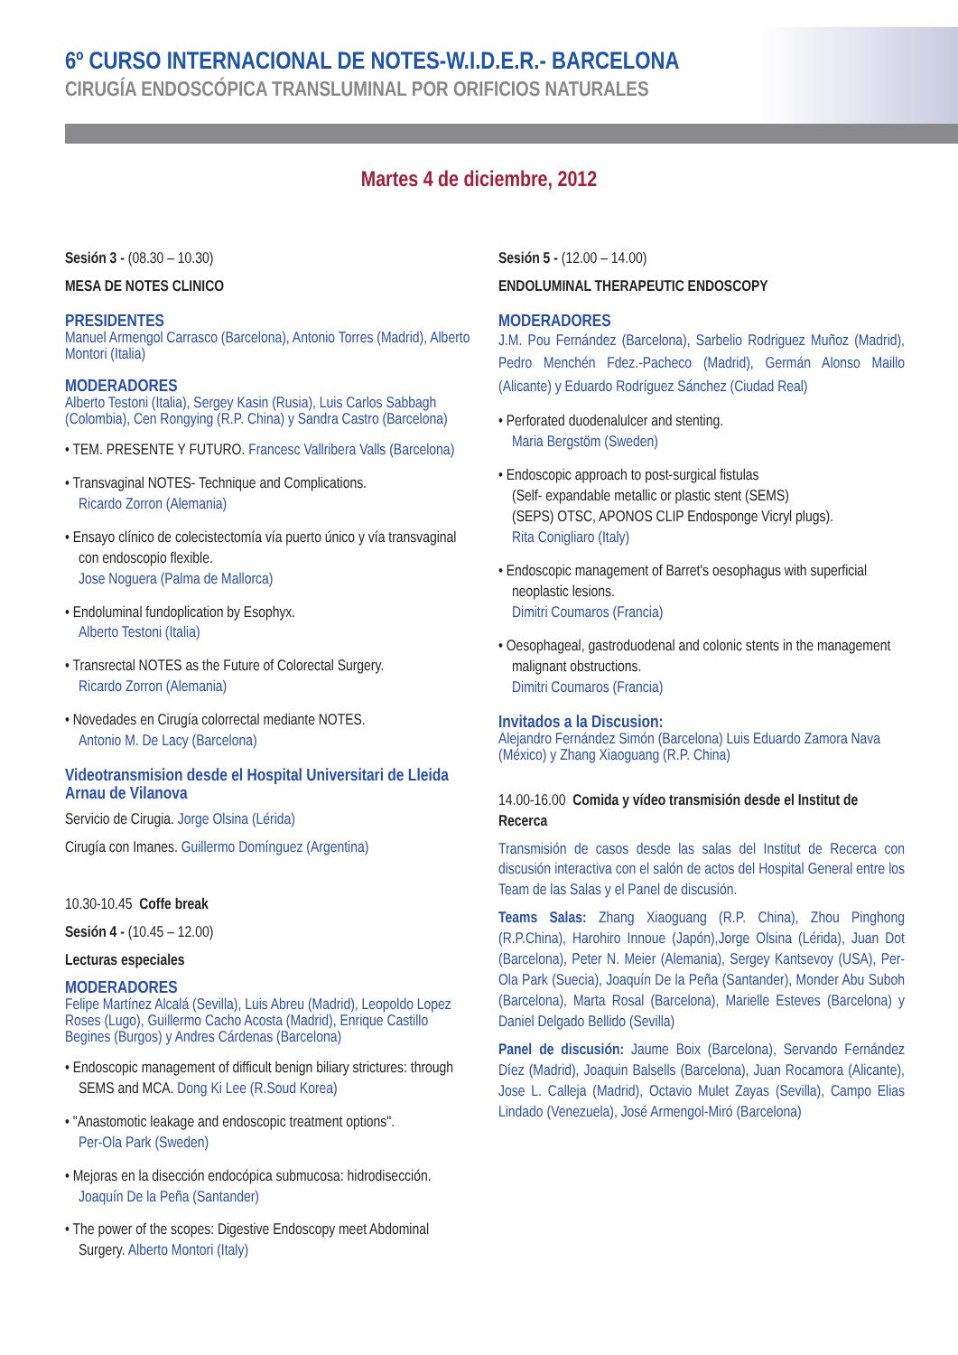6º CURSO INTERNACIONAL DE NOTES-W.I.D.E.R.- BARCELONA
CIRUGÍA ENDOSCÓPICA TRANSLUMINAL POR ORIFICIOS NATURALES
Martes 4 de diciembre, 2012
Sesión 3 - (08.30 – 10.30)
MESA DE NOTES CLINICO
PRESIDENTES
Manuel Armengol Carrasco (Barcelona), Antonio Torres (Madrid), Alberto Montori (Italia)
MODERADORES
Alberto Testoni (Italia), Sergey Kasin (Rusia), Luis Carlos Sabbagh (Colombia), Cen Rongying (R.P. China) y Sandra Castro (Barcelona)
• TEM. PRESENTE Y FUTURO. Francesc Vallribera Valls (Barcelona)
• Transvaginal NOTES- Technique and Complications.
Ricardo Zorron (Alemania)
• Ensayo clínico de colecistectomía vía puerto único y vía transvaginal con endoscopio flexible.
Jose Noguera (Palma de Mallorca)
• Endoluminal fundoplication by Esophyx.
Alberto Testoni (Italia)
• Transrectal NOTES as the Future of Colorectal Surgery.
Ricardo Zorron (Alemania)
• Novedades en Cirugía colorrectal mediante NOTES.
Antonio M. De Lacy (Barcelona)
Videotransmision desde el Hospital Universitari de Lleida Arnau de Vilanova
Servicio de Cirugia. Jorge Olsina (Lérida)
Cirugía con Imanes. Guillermo Domínguez (Argentina)
10.30-10.45 Coffe break
Sesión 4 - (10.45 – 12.00)
Lecturas especiales
MODERADORES
Felipe Martínez Alcalá (Sevilla), Luis Abreu (Madrid), Leopoldo Lopez Roses (Lugo), Guillermo Cacho Acosta (Madrid), Enrique Castillo Begines (Burgos) y Andres Cárdenas (Barcelona)
• Endoscopic management of difficult benign biliary strictures: through SEMS and MCA. Dong Ki Lee (R.Soud Korea)
• "Anastomotic leakage and endoscopic treatment options".
Per-Ola Park (Sweden)
• Mejoras en la disección endocópica submucosa: hidrodisección. Joaquín De la Peña (Santander)
• The power of the scopes: Digestive Endoscopy meet Abdominal Surgery. Alberto Montori (Italy)
Sesión 5 - (12.00 – 14.00)
ENDOLUMINAL THERAPEUTIC ENDOSCOPY
MODERADORES
J.M. Pou Fernández (Barcelona), Sarbelio Rodriguez Muñoz (Madrid), Pedro Menchén Fdez.-Pacheco (Madrid), Germán Alonso Maillo (Alicante) y Eduardo Rodríguez Sánchez (Ciudad Real)
• Perforated duodenalulcer and stenting.
Maria Bergstöm (Sweden)
• Endoscopic approach to post-surgical fistulas
(Self- expandable metallic or plastic stent (SEMS)
(SEPS) OTSC, APONOS CLIP Endosponge Vicryl plugs).
Rita Conigliaro (Italy)
• Endoscopic management of Barret's oesophagus with superficial neoplastic lesions.
Dimitri Coumaros (Francia)
• Oesophageal, gastroduodenal and colonic stents in the management malignant obstructions.
Dimitri Coumaros (Francia)
Invitados a la Discusion:
Alejandro Fernández Simón (Barcelona) Luis Eduardo Zamora Nava (México) y Zhang Xiaoguang (R.P. China)
14.00-16.00 Comida y vídeo transmisión desde el Institut de Recerca
Transmisión de casos desde las salas del Institut de Recerca con discusión interactiva con el salón de actos del Hospital General entre los Team de las Salas y el Panel de discusión.
Teams Salas: Zhang Xiaoguang (R.P. China), Zhou Pinghong (R.P.China), Harohiro Innoue (Japón),Jorge Olsina (Lérida), Juan Dot (Barcelona), Peter N. Meier (Alemania), Sergey Kantsevoy (USA), Per-Ola Park (Suecia), Joaquín De la Peña (Santander), Monder Abu Suboh (Barcelona), Marta Rosal (Barcelona), Marielle Esteves (Barcelona) y Daniel Delgado Bellido (Sevilla)
Panel de discusión: Jaume Boix (Barcelona), Servando Fernández Díez (Madrid), Joaquin Balsells (Barcelona), Juan Rocamora (Alicante), Jose L. Calleja (Madrid), Octavio Mulet Zayas (Sevilla), Campo Elias Lindado (Venezuela), José Armengol-Miró (Barcelona)